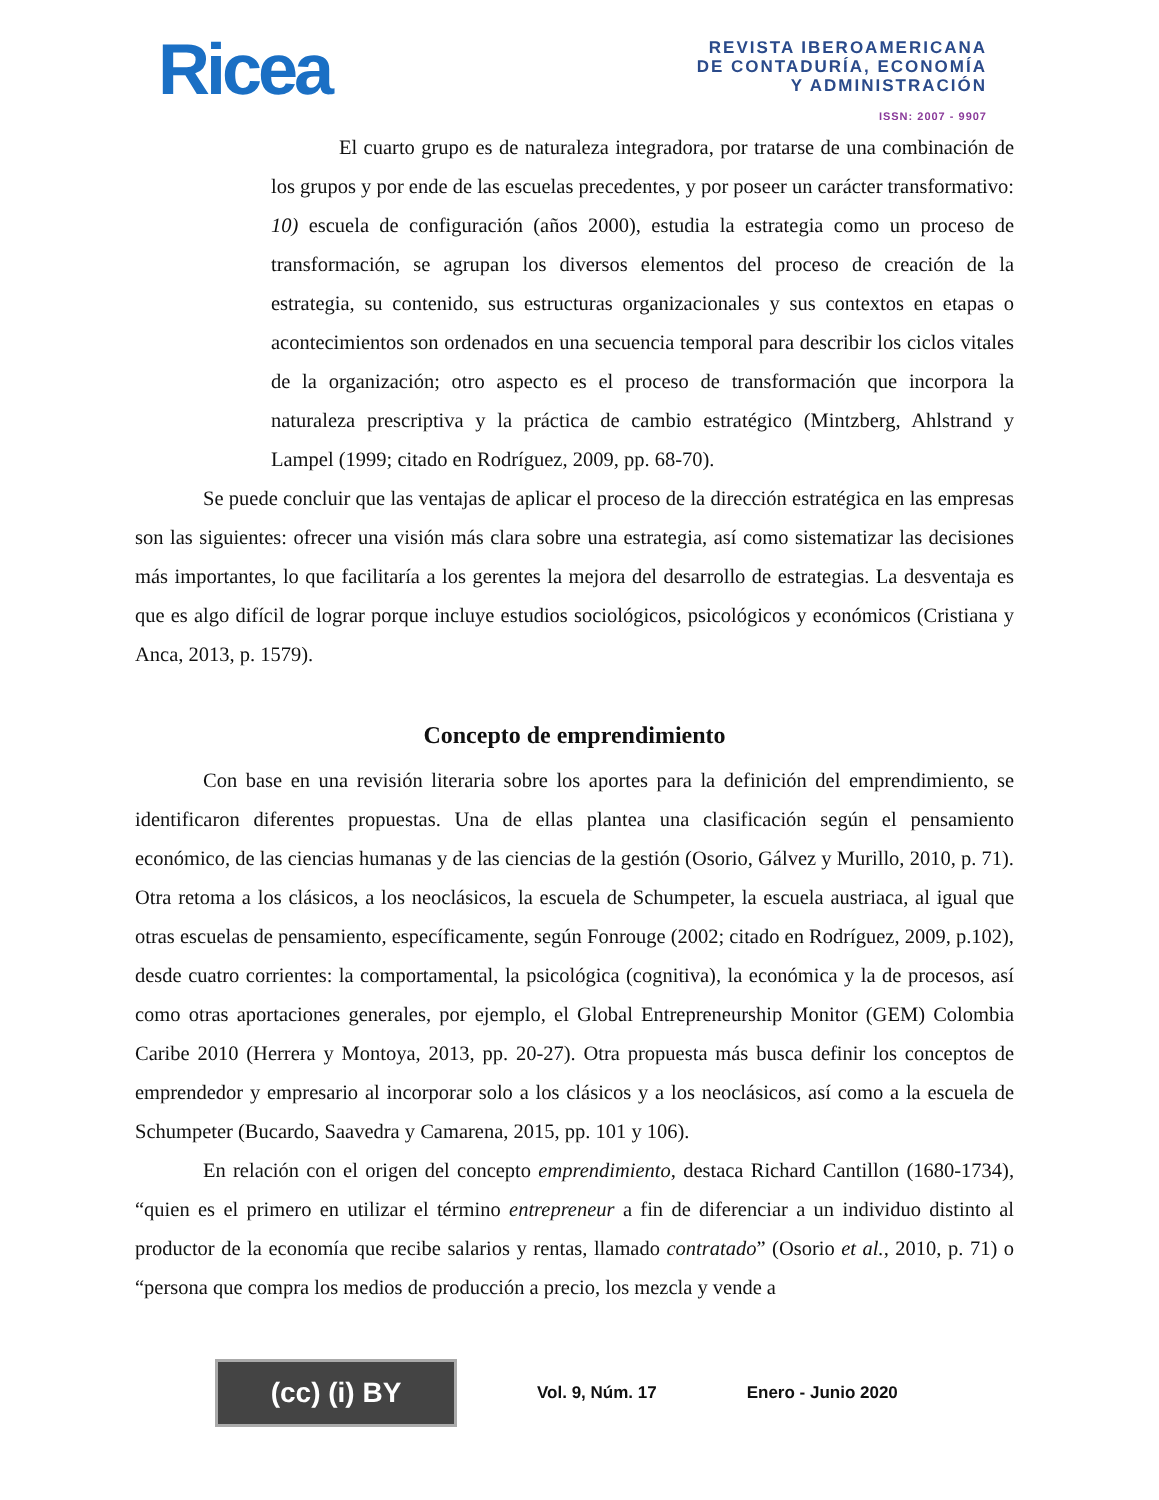Ricea
REVISTA IBEROAMERICANA
DE CONTADURÍA, ECONOMÍA
Y ADMINISTRACIÓN
ISSN: 2007 - 9907
El cuarto grupo es de naturaleza integradora, por tratarse de una combinación de los grupos y por ende de las escuelas precedentes, y por poseer un carácter transformativo: 10) escuela de configuración (años 2000), estudia la estrategia como un proceso de transformación, se agrupan los diversos elementos del proceso de creación de la estrategia, su contenido, sus estructuras organizacionales y sus contextos en etapas o acontecimientos son ordenados en una secuencia temporal para describir los ciclos vitales de la organización; otro aspecto es el proceso de transformación que incorpora la naturaleza prescriptiva y la práctica de cambio estratégico (Mintzberg, Ahlstrand y Lampel (1999; citado en Rodríguez, 2009, pp. 68-70).
Se puede concluir que las ventajas de aplicar el proceso de la dirección estratégica en las empresas son las siguientes: ofrecer una visión más clara sobre una estrategia, así como sistematizar las decisiones más importantes, lo que facilitaría a los gerentes la mejora del desarrollo de estrategias. La desventaja es que es algo difícil de lograr porque incluye estudios sociológicos, psicológicos y económicos (Cristiana y Anca, 2013, p. 1579).
Concepto de emprendimiento
Con base en una revisión literaria sobre los aportes para la definición del emprendimiento, se identificaron diferentes propuestas. Una de ellas plantea una clasificación según el pensamiento económico, de las ciencias humanas y de las ciencias de la gestión (Osorio, Gálvez y Murillo, 2010, p. 71). Otra retoma a los clásicos, a los neoclásicos, la escuela de Schumpeter, la escuela austriaca, al igual que otras escuelas de pensamiento, específicamente, según Fonrouge (2002; citado en Rodríguez, 2009, p.102), desde cuatro corrientes: la comportamental, la psicológica (cognitiva), la económica y la de procesos, así como otras aportaciones generales, por ejemplo, el Global Entrepreneurship Monitor (GEM) Colombia Caribe 2010 (Herrera y Montoya, 2013, pp. 20-27). Otra propuesta más busca definir los conceptos de emprendedor y empresario al incorporar solo a los clásicos y a los neoclásicos, así como a la escuela de Schumpeter (Bucardo, Saavedra y Camarena, 2015, pp. 101 y 106).
En relación con el origen del concepto emprendimiento, destaca Richard Cantillon (1680-1734), “quien es el primero en utilizar el término entrepreneur a fin de diferenciar a un individuo distinto al productor de la economía que recibe salarios y rentas, llamado contratado” (Osorio et al., 2010, p. 71) o “persona que compra los medios de producción a precio, los mezcla y vende a
(cc) (i) BY
Vol. 9, Núm. 17 Enero - Junio 2020